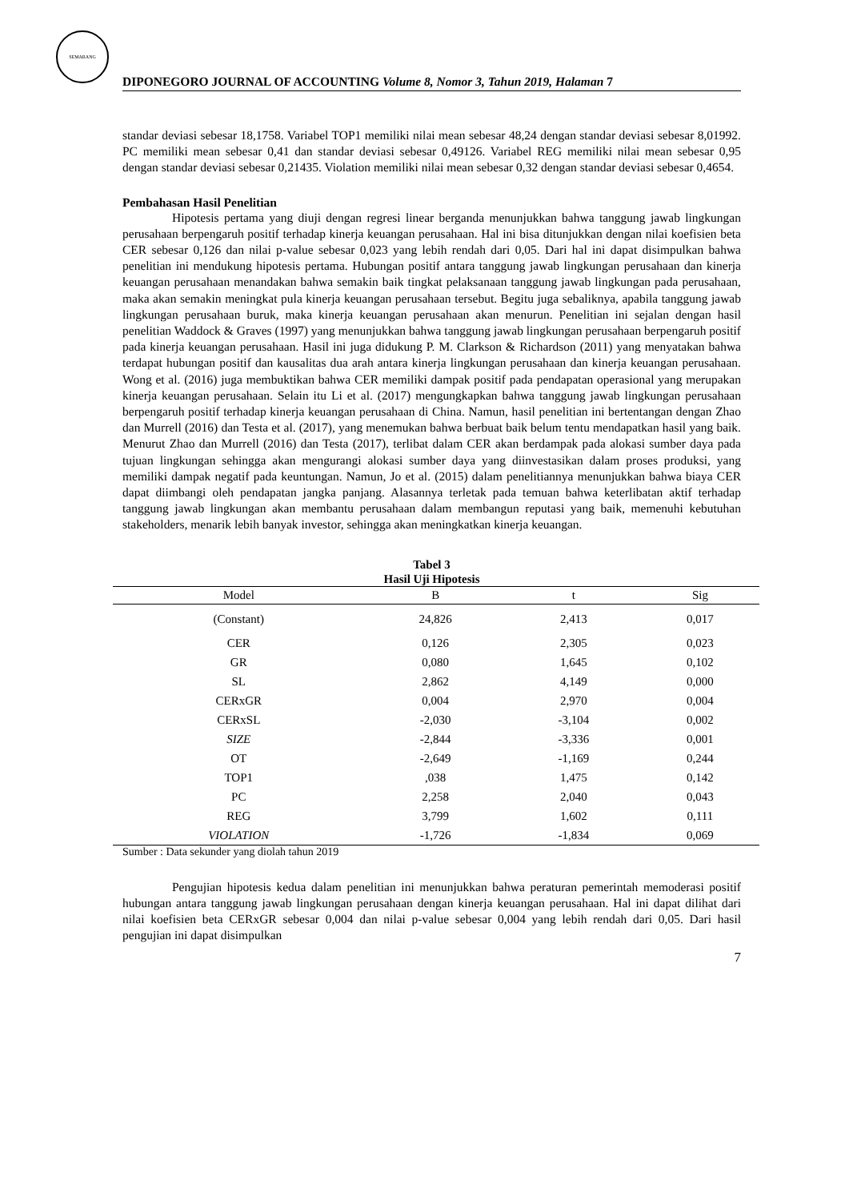SEMARANG
DIPONEGORO JOURNAL OF ACCOUNTING Volume 8, Nomor 3, Tahun 2019, Halaman 7
standar deviasi sebesar 18,1758. Variabel TOP1 memiliki nilai mean sebesar 48,24 dengan standar deviasi sebesar 8,01992. PC memiliki mean sebesar 0,41 dan standar deviasi sebesar 0,49126. Variabel REG memiliki nilai mean sebesar 0,95 dengan standar deviasi sebesar 0,21435. Violation memiliki nilai mean sebesar 0,32 dengan standar deviasi sebesar 0,4654.
Pembahasan Hasil Penelitian
Hipotesis pertama yang diuji dengan regresi linear berganda menunjukkan bahwa tanggung jawab lingkungan perusahaan berpengaruh positif terhadap kinerja keuangan perusahaan. Hal ini bisa ditunjukkan dengan nilai koefisien beta CER sebesar 0,126 dan nilai p-value sebesar 0,023 yang lebih rendah dari 0,05. Dari hal ini dapat disimpulkan bahwa penelitian ini mendukung hipotesis pertama. Hubungan positif antara tanggung jawab lingkungan perusahaan dan kinerja keuangan perusahaan menandakan bahwa semakin baik tingkat pelaksanaan tanggung jawab lingkungan pada perusahaan, maka akan semakin meningkat pula kinerja keuangan perusahaan tersebut. Begitu juga sebaliknya, apabila tanggung jawab lingkungan perusahaan buruk, maka kinerja keuangan perusahaan akan menurun. Penelitian ini sejalan dengan hasil penelitian Waddock & Graves (1997) yang menunjukkan bahwa tanggung jawab lingkungan perusahaan berpengaruh positif pada kinerja keuangan perusahaan. Hasil ini juga didukung P. M. Clarkson & Richardson (2011) yang menyatakan bahwa terdapat hubungan positif dan kausalitas dua arah antara kinerja lingkungan perusahaan dan kinerja keuangan perusahaan. Wong et al. (2016) juga membuktikan bahwa CER memiliki dampak positif pada pendapatan operasional yang merupakan kinerja keuangan perusahaan. Selain itu Li et al. (2017) mengungkapkan bahwa tanggung jawab lingkungan perusahaan berpengaruh positif terhadap kinerja keuangan perusahaan di China. Namun, hasil penelitian ini bertentangan dengan Zhao dan Murrell (2016) dan Testa et al. (2017), yang menemukan bahwa berbuat baik belum tentu mendapatkan hasil yang baik. Menurut Zhao dan Murrell (2016) dan Testa (2017), terlibat dalam CER akan berdampak pada alokasi sumber daya pada tujuan lingkungan sehingga akan mengurangi alokasi sumber daya yang diinvestasikan dalam proses produksi, yang memiliki dampak negatif pada keuntungan. Namun, Jo et al. (2015) dalam penelitiannya menunjukkan bahwa biaya CER dapat diimbangi oleh pendapatan jangka panjang. Alasannya terletak pada temuan bahwa keterlibatan aktif terhadap tanggung jawab lingkungan akan membantu perusahaan dalam membangun reputasi yang baik, memenuhi kebutuhan stakeholders, menarik lebih banyak investor, sehingga akan meningkatkan kinerja keuangan.
Tabel 3
Hasil Uji Hipotesis
| Model | B | t | Sig |
| --- | --- | --- | --- |
| (Constant) | 24,826 | 2,413 | 0,017 |
| CER | 0,126 | 2,305 | 0,023 |
| GR | 0,080 | 1,645 | 0,102 |
| SL | 2,862 | 4,149 | 0,000 |
| CERxGR | 0,004 | 2,970 | 0,004 |
| CERxSL | -2,030 | -3,104 | 0,002 |
| SIZE | -2,844 | -3,336 | 0,001 |
| OT | -2,649 | -1,169 | 0,244 |
| TOP1 | ,038 | 1,475 | 0,142 |
| PC | 2,258 | 2,040 | 0,043 |
| REG | 3,799 | 1,602 | 0,111 |
| VIOLATION | -1,726 | -1,834 | 0,069 |
Sumber : Data sekunder yang diolah tahun 2019
Pengujian hipotesis kedua dalam penelitian ini menunjukkan bahwa peraturan pemerintah memoderasi positif hubungan antara tanggung jawab lingkungan perusahaan dengan kinerja keuangan perusahaan. Hal ini dapat dilihat dari nilai koefisien beta CERxGR sebesar 0,004 dan nilai p-value sebesar 0,004 yang lebih rendah dari 0,05. Dari hasil pengujian ini dapat disimpulkan
7